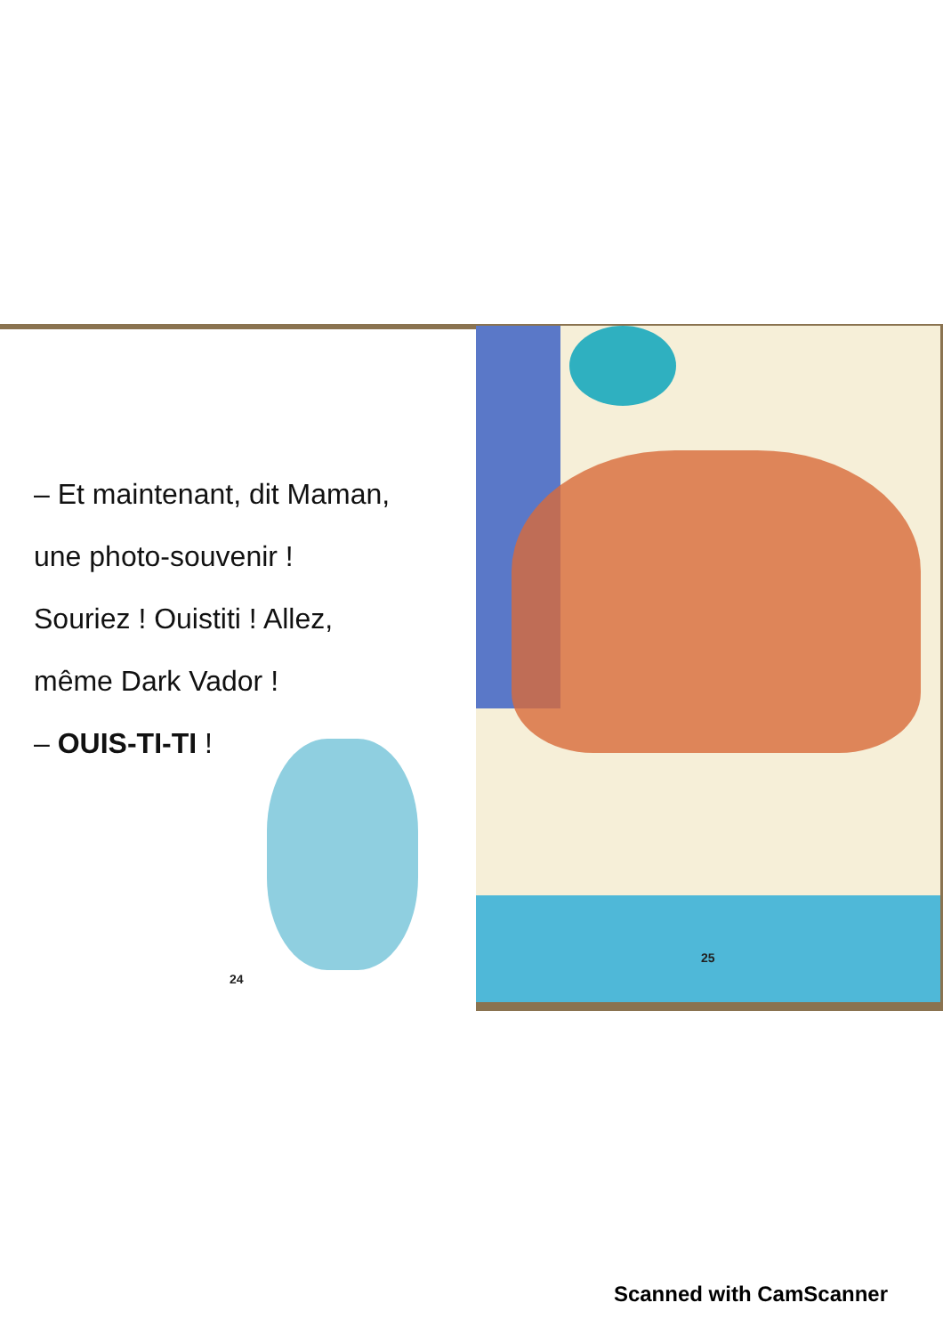– Et maintenant, dit Maman,
une photo-souvenir !
Souriez ! Ouistiti ! Allez,
même Dark Vador !
– OUIS-TI-TI !
24
25
Scanned with CamScanner